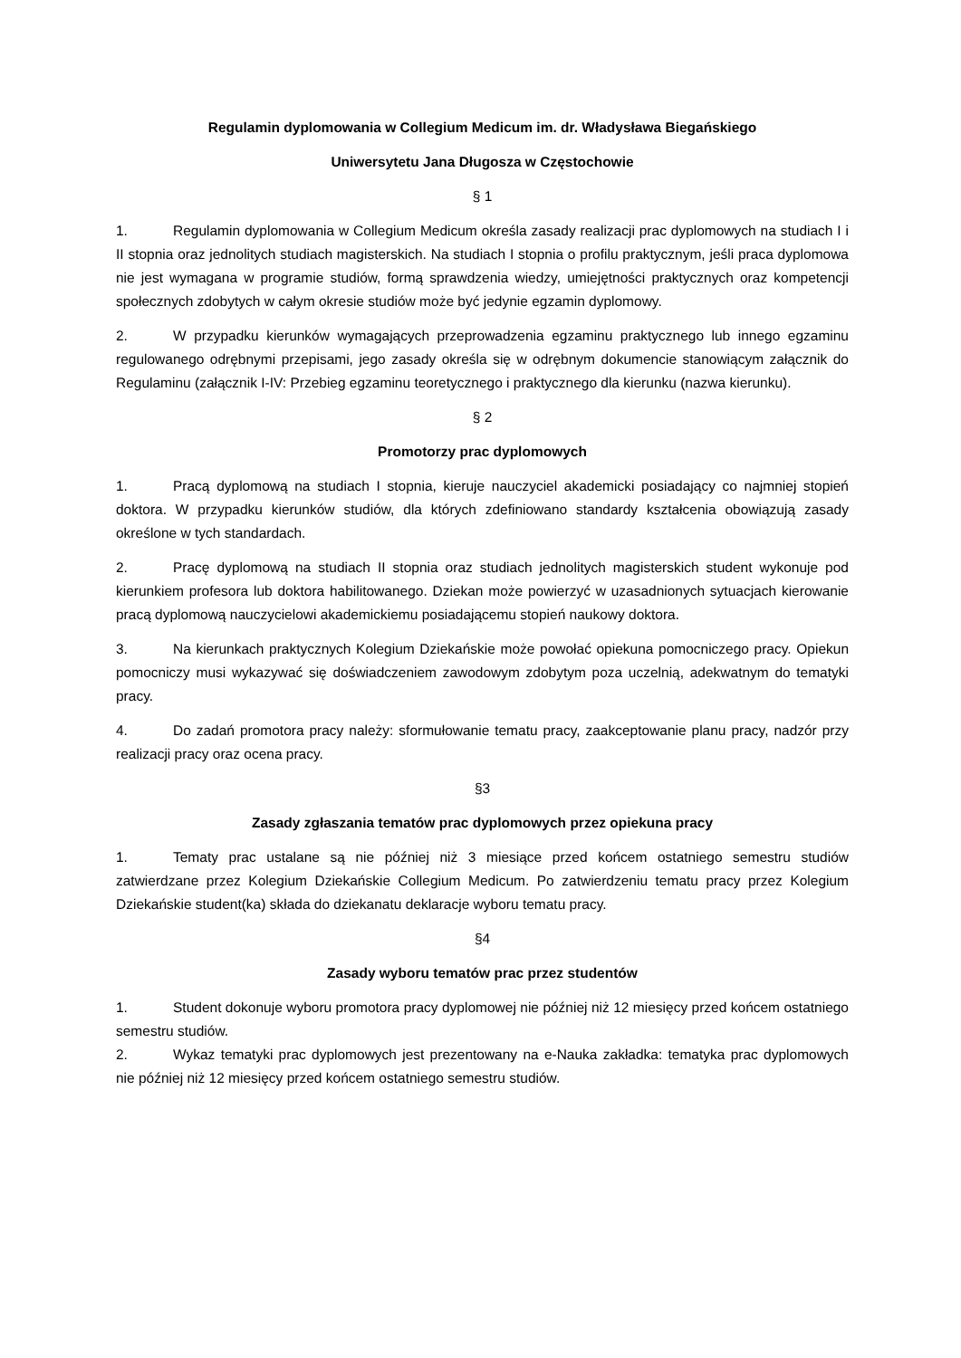Regulamin dyplomowania w Collegium Medicum im. dr. Władysława Biegańskiego
Uniwersytetu Jana Długosza w Częstochowie
§ 1
1. Regulamin dyplomowania w Collegium Medicum określa zasady realizacji prac dyplomowych na studiach I i II stopnia oraz jednolitych studiach magisterskich. Na studiach I stopnia o profilu praktycznym, jeśli praca dyplomowa nie jest wymagana w programie studiów, formą sprawdzenia wiedzy, umiejętności praktycznych oraz kompetencji społecznych zdobytych w całym okresie studiów może być jedynie egzamin dyplomowy.
2. W przypadku kierunków wymagających przeprowadzenia egzaminu praktycznego lub innego egzaminu regulowanego odrębnymi przepisami, jego zasady określa się w odrębnym dokumencie stanowiącym załącznik do Regulaminu (załącznik I-IV: Przebieg egzaminu teoretycznego i praktycznego dla kierunku (nazwa kierunku).
§ 2
Promotorzy prac dyplomowych
1. Pracą dyplomową na studiach I stopnia, kieruje nauczyciel akademicki posiadający co najmniej stopień doktora. W przypadku kierunków studiów, dla których zdefiniowano standardy kształcenia obowiązują zasady określone w tych standardach.
2. Pracę dyplomową na studiach II stopnia oraz studiach jednolitych magisterskich student wykonuje pod kierunkiem profesora lub doktora habilitowanego. Dziekan może powierzyć w uzasadnionych sytuacjach kierowanie pracą dyplomową nauczycielowi akademickiemu posiadającemu stopień naukowy doktora.
3. Na kierunkach praktycznych Kolegium Dziekańskie może powołać opiekuna pomocniczego pracy. Opiekun pomocniczy musi wykazywać się doświadczeniem zawodowym zdobytym poza uczelnią, adekwatnym do tematyki pracy.
4. Do zadań promotora pracy należy: sformułowanie tematu pracy, zaakceptowanie planu pracy, nadzór przy realizacji pracy oraz ocena pracy.
§3
Zasady zgłaszania tematów prac dyplomowych przez opiekuna pracy
1. Tematy prac ustalane są nie później niż 3 miesiące przed końcem ostatniego semestru studiów zatwierdzane przez Kolegium Dziekańskie Collegium Medicum. Po zatwierdzeniu tematu pracy przez Kolegium Dziekańskie student(ka) składa do dziekanatu deklaracje wyboru tematu pracy.
§4
Zasady wyboru tematów prac przez studentów
1. Student dokonuje wyboru promotora pracy dyplomowej nie później niż 12 miesięcy przed końcem ostatniego semestru studiów.
2. Wykaz tematyki prac dyplomowych jest prezentowany na e-Nauka zakładka: tematyka prac dyplomowych nie później niż 12 miesięcy przed końcem ostatniego semestru studiów.